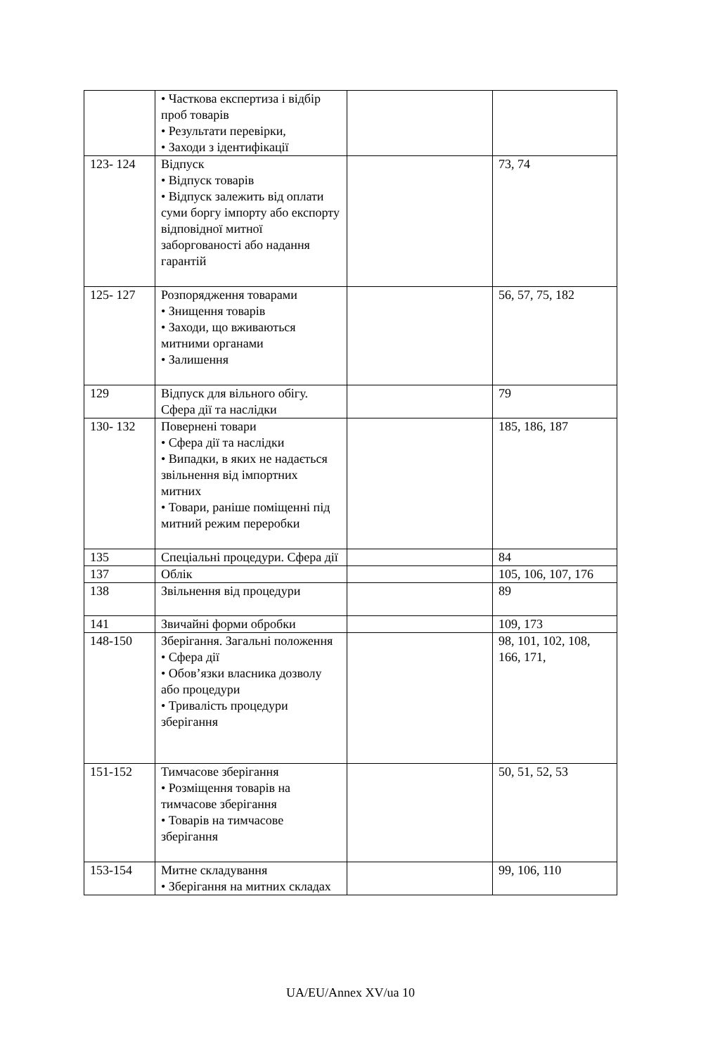| | • Часткова експертиза і відбір проб товарів • Результати перевірки, • Заходи з ідентифікації | | |
| 123- 124 | Відпуск • Відпуск товарів • Відпуск залежить від оплати суми боргу імпорту або експорту відповідної митної заборгованості або надання гарантій | | 73, 74 |
| 125- 127 | Розпорядження товарами • Знищення товарів • Заходи, що вживаються митними органами • Залишення | | 56, 57, 75, 182 |
| 129 | Відпуск для вільного обігу. Сфера дії та наслідки | | 79 |
| 130- 132 | Повернені товари • Сфера дії та наслідки • Випадки, в яких не надається звільнення від імпортних митних • Товари, раніше поміщенні під митний режим переробки | | 185, 186, 187 |
| 135 | Спеціальні процедури. Сфера дії | | 84 |
| 137 | Облік | | 105, 106, 107, 176 |
| 138 | Звільнення від процедури | | 89 |
| 141 | Звичайні форми обробки | | 109, 173 |
| 148-150 | Зберігання. Загальні положення • Сфера дії • Обов’язки власника дозволу або процедури • Тривалість процедури зберігання | | 98, 101, 102, 108, 166, 171, |
| 151-152 | Тимчасове зберігання • Розміщення товарів на тимчасове зберігання • Товарів на тимчасове зберігання | | 50, 51, 52, 53 |
| 153-154 | Митне складування • Зберігання на митних складах | | 99, 106, 110 |
UA/EU/Annex XV/ua 10